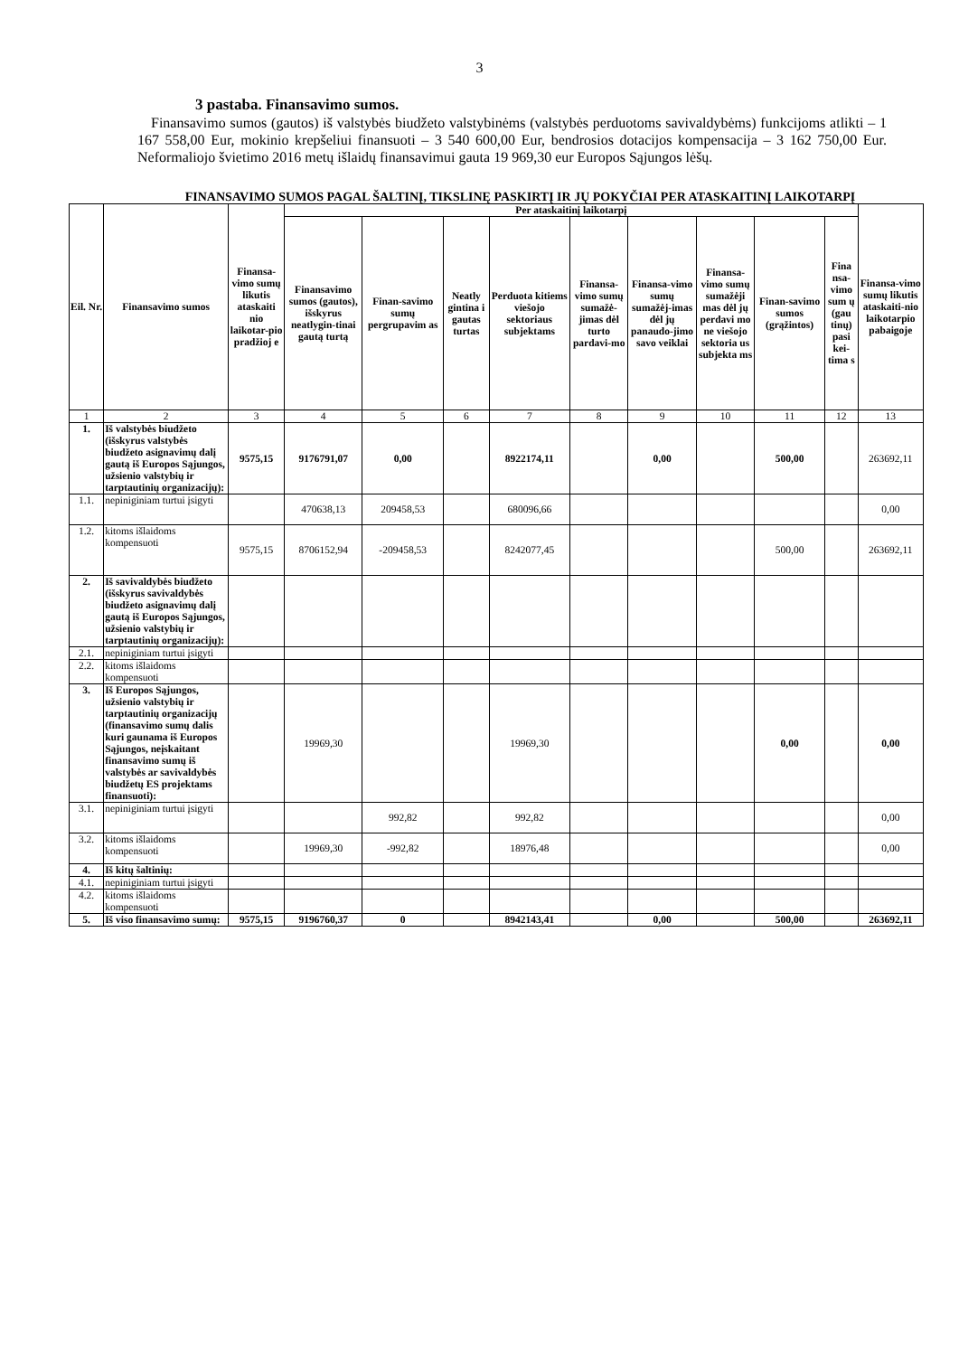3
3 pastaba. Finansavimo sumos.
Finansavimo sumos (gautos) iš valstybės biudžeto valstybinėms (valstybės perduotoms savivaldybėms) funkcijoms atlikti – 1 167 558,00 Eur, mokinio krepšeliui finansuoti – 3 540 600,00 Eur, bendrosios dotacijos kompensacija – 3 162 750,00 Eur. Neformaliojo švietimo 2016 metų išlaidų finansavimui gauta 19 969,30 eur Europos Sąjungos lėšų.
FINANSAVIMO SUMOS PAGAL ŠALTINĮ, TIKSLINĘ PASKIRTĮ IR JŲ POKYČIAI PER ATASKAITINĮ LAIKOTARPĮ
| Eil. Nr. | Finansavimo sumos | Finansa-vimo sumų likutis ataskaiti nio laikotar-pio pradžioj e | Per ataskaitinį laikotarpį | | | | | | | | | Finansa-vimo sumų likutis ataskaiti-nio laikotarpio pabaigoje |
| --- | --- | --- | --- | --- | --- | --- | --- | --- | --- | --- | --- | --- |
| | | | Finansavimo sumos (gautos), išskyrus neatlygin-tinai gautą turtą | Finan-savimo sumų pergrupavim as | Neatly gintina i gautas turtas | Perduota kitiems viešojo sektoriaus subjektams | Finansa-vimo sumų sumažė-jimas dėl turto pardavi-mo | Finansa-vimo sumų sumažėj-imas dėl jų panaudo-jimo savo veiklai | Finansa-vimo sumų sumažėji mas dėl jų perdavi mo ne viešojo sektoria us subjekta ms | Finan-savimo sumos (grąžintos) | Fina nsa-vimo sum ų (gau tinų) pasi kei-tima s | |
| 1 | 2 | 3 | 4 | 5 | 6 | 7 | 8 | 9 | 10 | 11 | 12 | 13 |
| 1. | Iš valstybės biudžeto (išskyrus valstybės biudžeto asignavimų dalį gautą iš Europos Sąjungos, užsienio valstybių ir tarptautinių organizacijų): | 9575,15 | 9176791,07 | 0,00 | | 8922174,11 | | 0,00 | | 500,00 | | 263692,11 |
| 1.1. | nepiniginiam turtui įsigyti | | 470638,13 | 209458,53 | | 680096,66 | | | | | | 0,00 |
| 1.2. | kitoms išlaidoms kompensuoti | 9575,15 | 8706152,94 | -209458,53 | | 8242077,45 | | | | 500,00 | | 263692,11 |
| 2. | Iš savivaldybės biudžeto (išskyrus savivaldybės biudžeto asignavimų dalį gautą iš Europos Sąjungos, užsienio valstybių ir tarptautinių organizacijų): | | | | | | | | | | | |
| 2.1. | nepiniginiam turtui įsigyti | | | | | | | | | | | |
| 2.2. | kitoms išlaidoms kompensuoti | | | | | | | | | | | |
| 3. | Iš Europos Sąjungos, užsienio valstybių ir tarptautinių organizacijų (finansavimo sumų dalis kuri gaunama iš Europos Sąjungos, neįskaitant finansavimo sumų iš valstybės ar savivaldybės biudžetų ES projektams finansuoti): | | 19969,30 | | | 19969,30 | | | | 0,00 | | 0,00 |
| 3.1. | nepiniginiam turtui įsigyti | | | 992,82 | | 992,82 | | | | | | 0,00 |
| 3.2. | kitoms išlaidoms kompensuoti | | 19969,30 | -992,82 | | 18976,48 | | | | | | 0,00 |
| 4. | Iš kitų šaltinių: | | | | | | | | | | | |
| 4.1. | nepiniginiam turtui įsigyti | | | | | | | | | | | |
| 4.2. | kitoms išlaidoms kompensuoti | | | | | | | | | | | |
| 5. | Iš viso finansavimo sumų: | 9575,15 | 9196760,37 | 0 | | 8942143,41 | | 0,00 | | 500,00 | | 263692,11 |